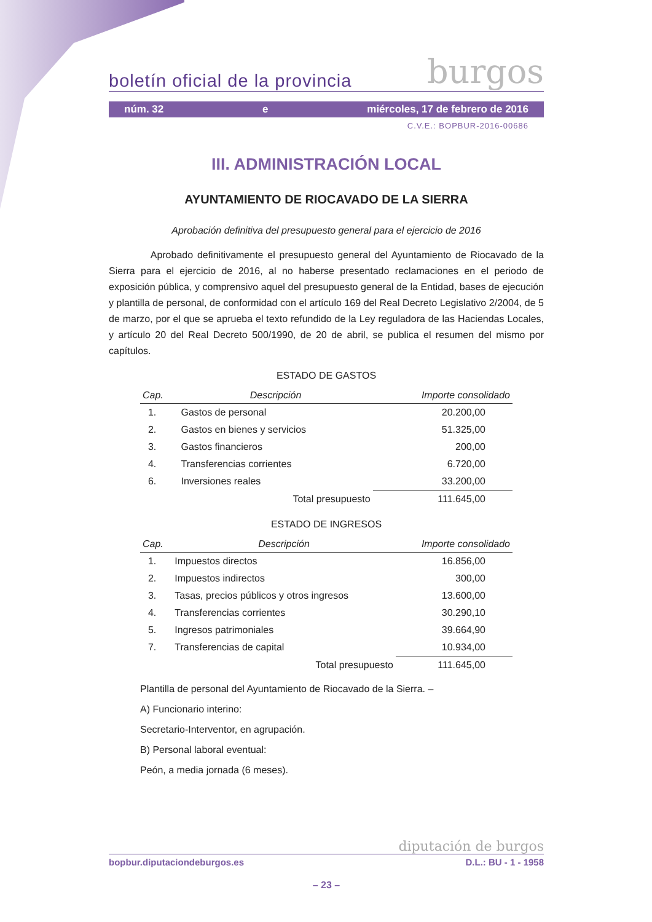boletín oficial de la provincia burgos
núm. 32 e miércoles, 17 de febrero de 2016
C.V.E.: BOPBUR-2016-00686
III. ADMINISTRACIÓN LOCAL
AYUNTAMIENTO DE RIOCAVADO DE LA SIERRA
Aprobación definitiva del presupuesto general para el ejercicio de 2016
Aprobado definitivamente el presupuesto general del Ayuntamiento de Riocavado de la Sierra para el ejercicio de 2016, al no haberse presentado reclamaciones en el periodo de exposición pública, y comprensivo aquel del presupuesto general de la Entidad, bases de ejecución y plantilla de personal, de conformidad con el artículo 169 del Real Decreto Legislativo 2/2004, de 5 de marzo, por el que se aprueba el texto refundido de la Ley reguladora de las Haciendas Locales, y artículo 20 del Real Decreto 500/1990, de 20 de abril, se publica el resumen del mismo por capítulos.
ESTADO DE GASTOS
| Cap. | Descripción | Importe consolidado |
| --- | --- | --- |
| 1. | Gastos de personal | 20.200,00 |
| 2. | Gastos en bienes y servicios | 51.325,00 |
| 3. | Gastos financieros | 200,00 |
| 4. | Transferencias corrientes | 6.720,00 |
| 6. | Inversiones reales | 33.200,00 |
| | Total presupuesto | 111.645,00 |
ESTADO DE INGRESOS
| Cap. | Descripción | Importe consolidado |
| --- | --- | --- |
| 1. | Impuestos directos | 16.856,00 |
| 2. | Impuestos indirectos | 300,00 |
| 3. | Tasas, precios públicos y otros ingresos | 13.600,00 |
| 4. | Transferencias corrientes | 30.290,10 |
| 5. | Ingresos patrimoniales | 39.664,90 |
| 7. | Transferencias de capital | 10.934,00 |
| | Total presupuesto | 111.645,00 |
Plantilla de personal del Ayuntamiento de Riocavado de la Sierra. –
A) Funcionario interino:
Secretario-Interventor, en agrupación.
B) Personal laboral eventual:
Peón, a media jornada (6 meses).
diputación de burgos
bopbur.diputaciondeburgos.es D.L.: BU - 1 - 1958
– 23 –